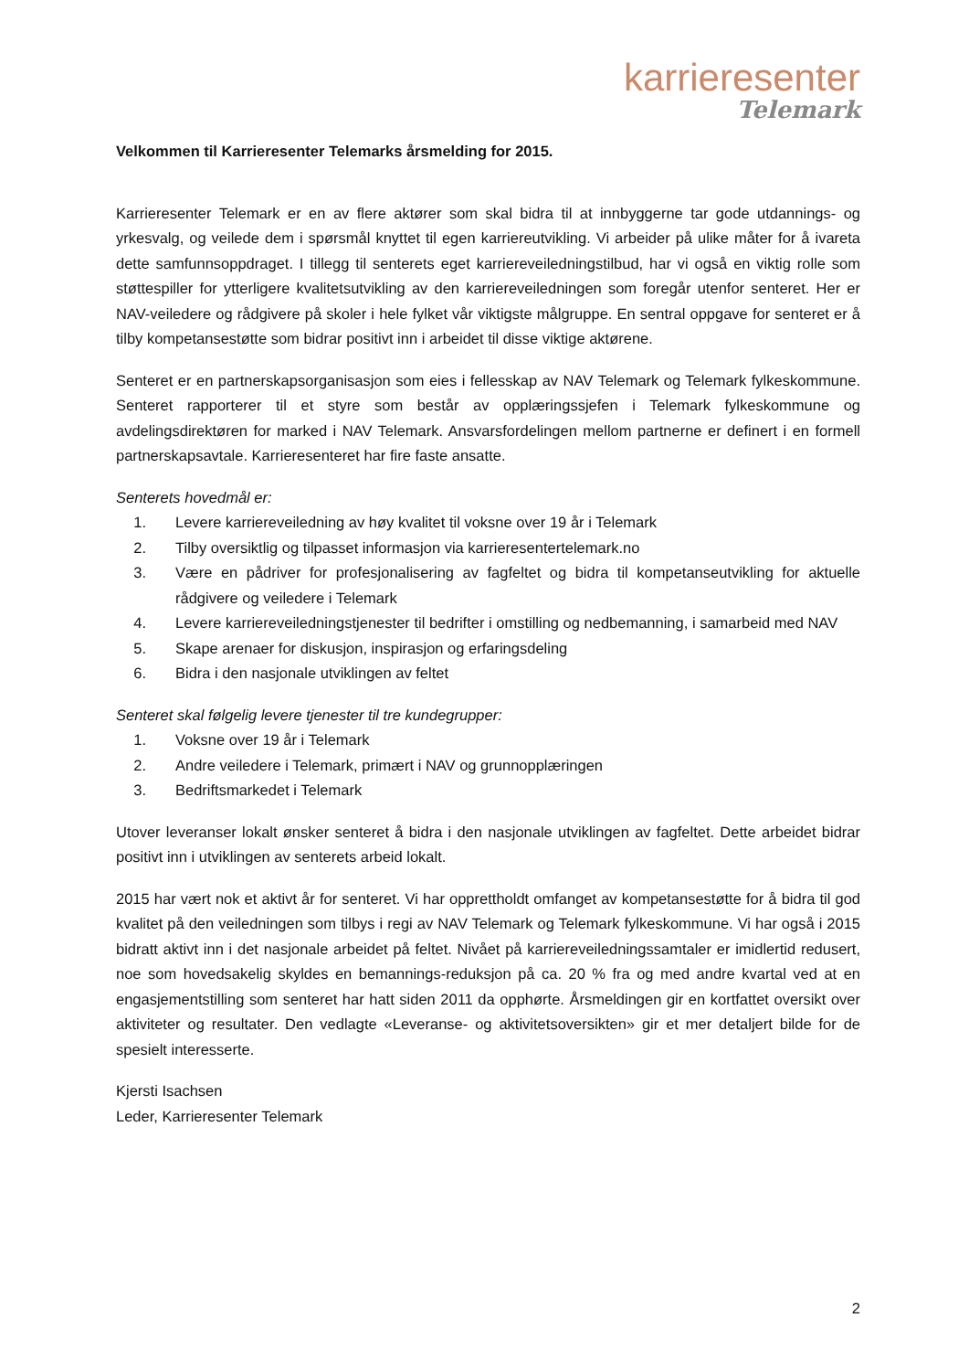karrieresenter
Telemark
Velkommen til Karrieresenter Telemarks årsmelding for 2015.
Karrieresenter Telemark er en av flere aktører som skal bidra til at innbyggerne tar gode utdannings- og yrkesvalg, og veilede dem i spørsmål knyttet til egen karriereutvikling. Vi arbeider på ulike måter for å ivareta dette samfunnsoppdraget. I tillegg til senterets eget karriereveiledningstilbud, har vi også en viktig rolle som støttespiller for ytterligere kvalitetsutvikling av den karriereveiledningen som foregår utenfor senteret. Her er NAV-veiledere og rådgivere på skoler i hele fylket vår viktigste målgruppe. En sentral oppgave for senteret er å tilby kompetansestøtte som bidrar positivt inn i arbeidet til disse viktige aktørene.
Senteret er en partnerskapsorganisasjon som eies i fellesskap av NAV Telemark og Telemark fylkeskommune. Senteret rapporterer til et styre som består av opplæringssjefen i Telemark fylkeskommune og avdelingsdirektøren for marked i NAV Telemark. Ansvarsfordelingen mellom partnerne er definert i en formell partnerskapsavtale. Karrieresenteret har fire faste ansatte.
Senterets hovedmål er:
1. Levere karriereveiledning av høy kvalitet til voksne over 19 år i Telemark
2. Tilby oversiktlig og tilpasset informasjon via karrieresentertelemark.no
3. Være en pådriver for profesjonalisering av fagfeltet og bidra til kompetanseutvikling for aktuelle rådgivere og veiledere i Telemark
4. Levere karriereveiledningstjenester til bedrifter i omstilling og nedbemanning, i samarbeid med NAV
5. Skape arenaer for diskusjon, inspirasjon og erfaringsdeling
6. Bidra i den nasjonale utviklingen av feltet
Senteret skal følgelig levere tjenester til tre kundegrupper:
1. Voksne over 19 år i Telemark
2. Andre veiledere i Telemark, primært i NAV og grunnopplæringen
3. Bedriftsmarkedet i Telemark
Utover leveranser lokalt ønsker senteret å bidra i den nasjonale utviklingen av fagfeltet. Dette arbeidet bidrar positivt inn i utviklingen av senterets arbeid lokalt.
2015 har vært nok et aktivt år for senteret. Vi har opprettholdt omfanget av kompetansestøtte for å bidra til god kvalitet på den veiledningen som tilbys i regi av NAV Telemark og Telemark fylkeskommune. Vi har også i 2015 bidratt aktivt inn i det nasjonale arbeidet på feltet. Nivået på karriereveiledningssamtaler er imidlertid redusert, noe som hovedsakelig skyldes en bemannings-reduksjon på ca. 20 % fra og med andre kvartal ved at en engasjementstilling som senteret har hatt siden 2011 da opphørte. Årsmeldingen gir en kortfattet oversikt over aktiviteter og resultater. Den vedlagte «Leveranse- og aktivitetsoversikten» gir et mer detaljert bilde for de spesielt interesserte.
Kjersti Isachsen
Leder, Karrieresenter Telemark
2